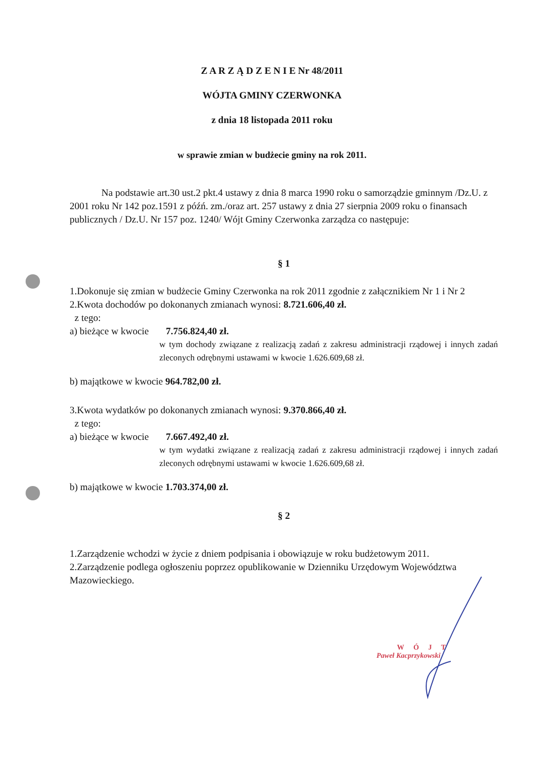Z A R Z Ą D Z E N I E Nr 48/2011
WÓJTA GMINY CZERWONKA
z dnia 18 listopada 2011 roku
w sprawie zmian w budżecie gminy na rok 2011.
Na podstawie art.30 ust.2 pkt.4 ustawy z dnia 8 marca 1990 roku o samorządzie gminnym /Dz.U. z 2001 roku Nr 142 poz.1591 z późń. zm./oraz art. 257 ustawy z dnia 27 sierpnia 2009 roku o finansach publicznych / Dz.U. Nr 157 poz. 1240/ Wójt Gminy Czerwonka zarządza co następuje:
§ 1
1.Dokonuje się zmian w budżecie Gminy Czerwonka na rok 2011 zgodnie z załącznikiem Nr 1 i Nr 2
2.Kwota dochodów po dokonanych zmianach wynosi: 8.721.606,40 zł.
z tego:
a) bieżące w kwocie 7.756.824,40 zł.
w tym dochody związane z realizacją zadań z zakresu administracji rządowej i innych zadań zleconych odrębnymi ustawami w kwocie 1.626.609,68 zł.
b) majątkowe w kwocie 964.782,00 zł.
3.Kwota wydatków po dokonanych zmianach wynosi: 9.370.866,40 zł.
z tego:
a) bieżące w kwocie 7.667.492,40 zł.
w tym wydatki związane z realizacją zadań z zakresu administracji rządowej i innych zadań zleconych odrębnymi ustawami w kwocie 1.626.609,68 zł.
b) majątkowe w kwocie 1.703.374,00 zł.
§ 2
1.Zarządzenie wchodzi w życie z dniem podpisania i obowiązuje w roku budżetowym 2011.
2.Zarządzenie podlega ogłoszeniu poprzez opublikowanie w Dzienniku Urzędowym Województwa Mazowieckiego.
WÓJT
Paweł Kacprzykowski